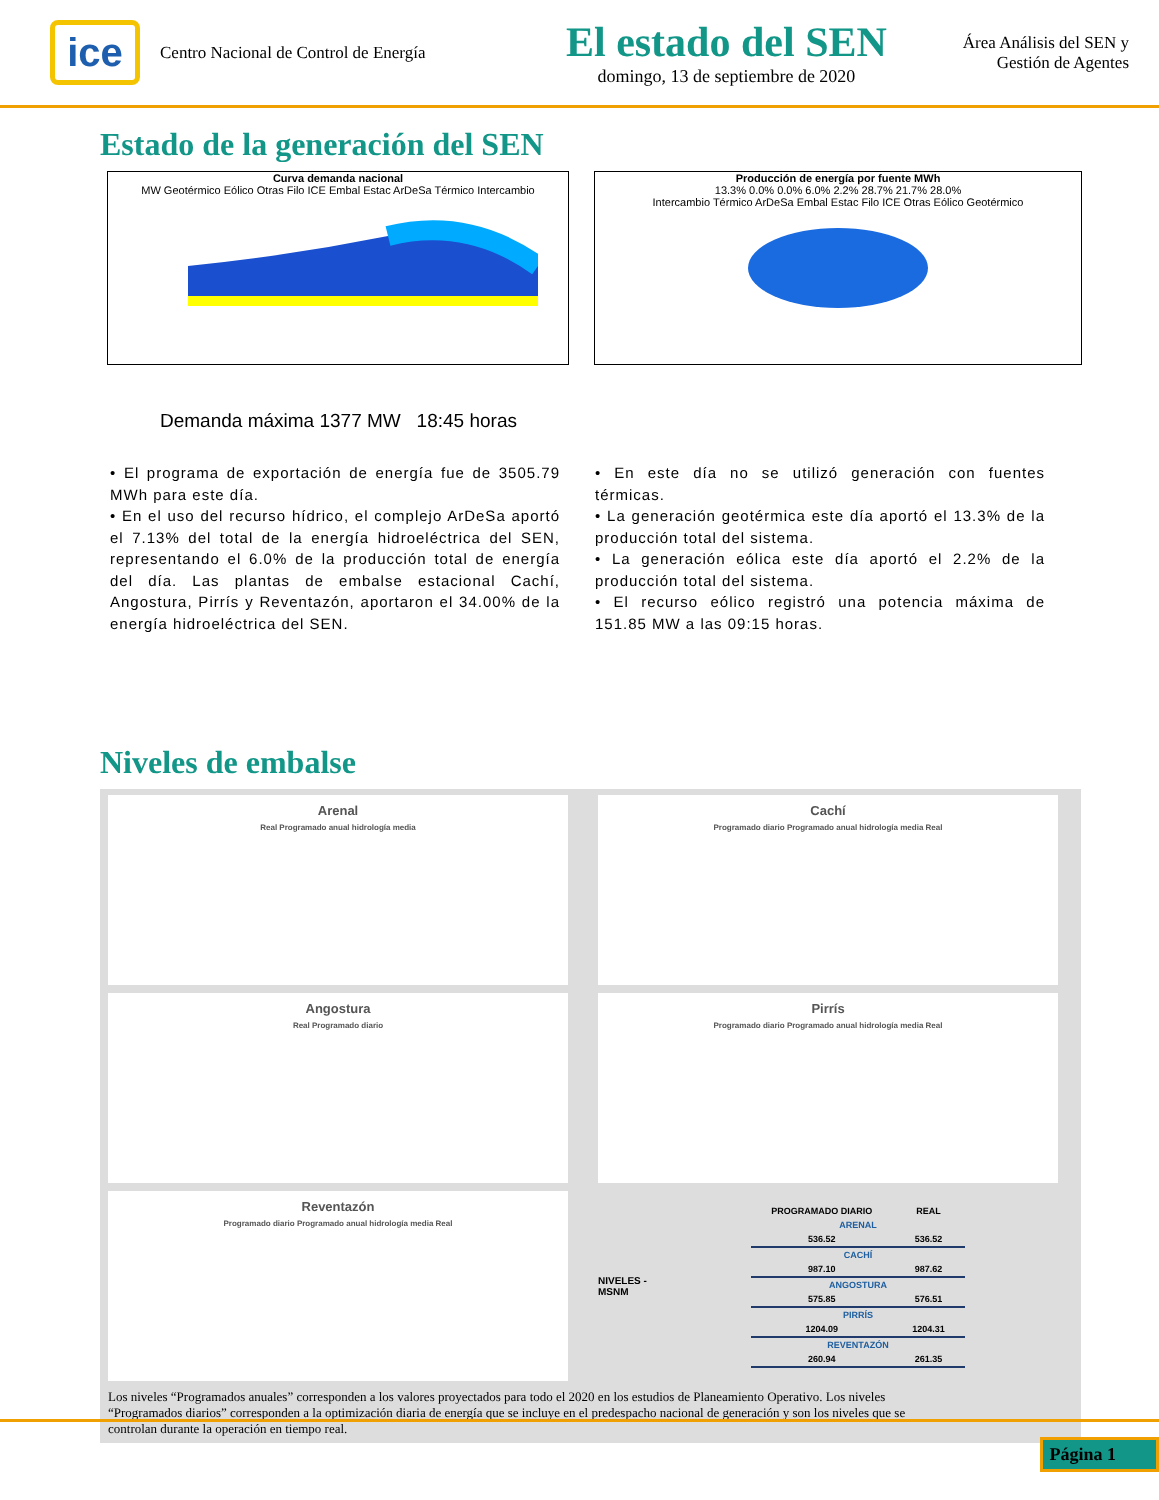ice
Centro Nacional de Control de Energía
El estado del SEN
domingo, 13 de septiembre de 2020
Área Análisis del SEN y
Gestión de Agentes
Estado de la generación del SEN
Curva demanda nacional
MW Geotérmico Eólico Otras Filo ICE Embal Estac ArDeSa Térmico Intercambio
Producción de energía por fuente MWh
13.3% 0.0% 0.0% 6.0% 2.2% 28.7% 21.7% 28.0%
Intercambio Térmico ArDeSa Embal Estac Filo ICE Otras Eólico Geotérmico
Demanda máxima 1377 MW 18:45 horas
• El programa de exportación de energía fue de 3505.79 MWh para este día.
• En el uso del recurso hídrico, el complejo ArDeSa aportó el 7.13% del total de la energía hidroeléctrica del SEN, representando el 6.0% de la producción total de energía del día. Las plantas de embalse estacional Cachí, Angostura, Pirrís y Reventazón, aportaron el 34.00% de la energía hidroeléctrica del SEN.
• En este día no se utilizó generación con fuentes térmicas.
• La generación geotérmica este día aportó el 13.3% de la producción total del sistema.
• La generación eólica este día aportó el 2.2% de la producción total del sistema.
• El recurso eólico registró una potencia máxima de 151.85 MW a las 09:15 horas.
Niveles de embalse
Arenal
Real Programado anual hidrología media
Cachí
Programado diario Programado anual hidrología media Real
Angostura
Real Programado diario
Pirrís
Programado diario Programado anual hidrología media Real
Reventazón
Programado diario Programado anual hidrología media Real
NIVELES - MSNM
| PROGRAMADO DIARIO | REAL |
| --- | --- |
| ARENAL | |
| 536.52 | 536.52 |
| CACHÍ | |
| 987.10 | 987.62 |
| ANGOSTURA | |
| 575.85 | 576.51 |
| PIRRÍS | |
| 1204.09 | 1204.31 |
| REVENTAZÓN | |
| 260.94 | 261.35 |
Los niveles “Programados anuales” corresponden a los valores proyectados para todo el 2020 en los estudios de Planeamiento Operativo. Los niveles “Programados diarios” corresponden a la optimización diaria de energía que se incluye en el predespacho nacional de generación y son los niveles que se controlan durante la operación en tiempo real.
Página 1